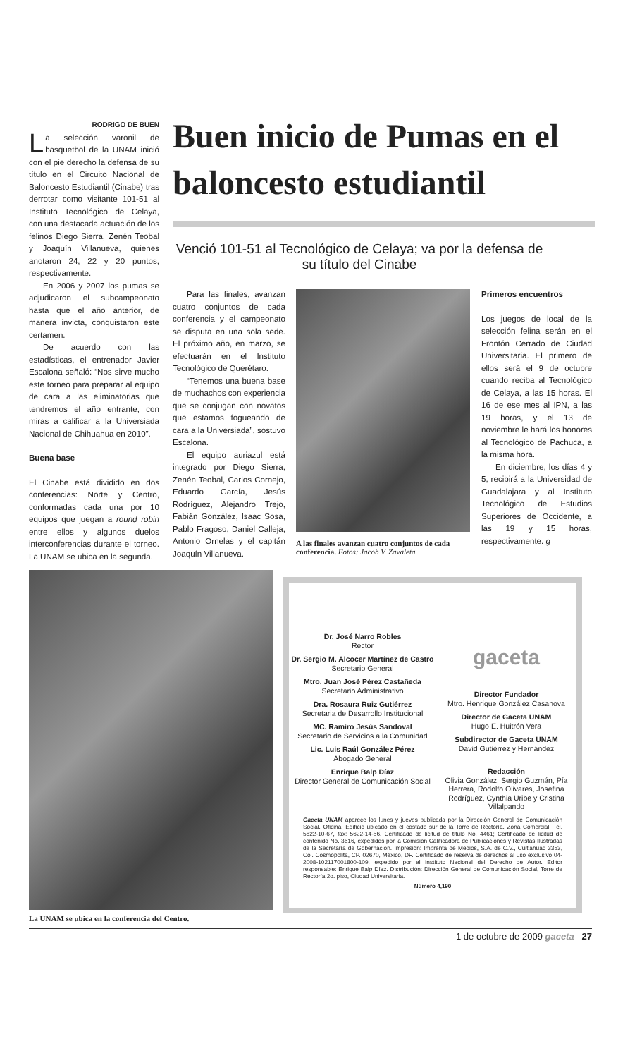RODRIGO DE BUEN
La selección varonil de basquetbol de la UNAM inició con el pie derecho la defensa de su título en el Circuito Nacional de Baloncesto Estudiantil (Cinabe) tras derrotar como visitante 101-51 al Instituto Tecnológico de Celaya, con una destacada actuación de los felinos Diego Sierra, Zenén Teobal y Joaquín Villanueva, quienes anotaron 24, 22 y 20 puntos, respectivamente.
En 2006 y 2007 los pumas se adjudicaron el subcampeonato hasta que el año anterior, de manera invicta, conquistaron este certamen.
De acuerdo con las estadísticas, el entrenador Javier Escalona señaló: “Nos sirve mucho este torneo para preparar al equipo de cara a las eliminatorias que tendremos el año entrante, con miras a calificar a la Universiada Nacional de Chihuahua en 2010”.
Buena base
El Cinabe está dividido en dos conferencias: Norte y Centro, conformadas cada una por 10 equipos que juegan a round robin entre ellos y algunos duelos interconferencias durante el torneo. La UNAM se ubica en la segunda.
Buen inicio de Pumas en el baloncesto estudiantil
Venció 101-51 al Tecnológico de Celaya; va por la defensa de su título del Cinabe
Para las finales, avanzan cuatro conjuntos de cada conferencia y el campeonato se disputa en una sola sede. El próximo año, en marzo, se efectuarán en el Instituto Tecnológico de Querétaro.
“Tenemos una buena base de muchachos con experiencia que se conjugan con novatos que estamos fogueando de cara a la Universiada”, sostuvo Escalona.
El equipo auriazul está integrado por Diego Sierra, Zenén Teobal, Carlos Cornejo, Eduardo García, Jesús Rodríguez, Alejandro Trejo, Fabián González, Isaac Sosa, Pablo Fragoso, Daniel Calleja, Antonio Ornelas y el capitán Joaquín Villanueva.
A las finales avanzan cuatro conjuntos de cada conferencia. Fotos: Jacob V. Zavaleta.
Primeros encuentros
Los juegos de local de la selección felina serán en el Frontón Cerrado de Ciudad Universitaria. El primero de ellos será el 9 de octubre cuando reciba al Tecnológico de Celaya, a las 15 horas. El 16 de ese mes al IPN, a las 19 horas, y el 13 de noviembre le hará los honores al Tecnológico de Pachuca, a la misma hora.
En diciembre, los días 4 y 5, recibirá a la Universidad de Guadalajara y al Instituto Tecnológico de Estudios Superiores de Occidente, a las 19 y 15 horas, respectivamente. g
La UNAM se ubica en la conferencia del Centro.
Dr. José Narro Robles
Rector
Dr. Sergio M. Alcocer Martínez de Castro
Secretario General
Mtro. Juan José Pérez Castañeda
Secretario Administrativo
Dra. Rosaura Ruiz Gutiérrez
Secretaria de Desarrollo Institucional
MC. Ramiro Jesús Sandoval
Secretario de Servicios a la Comunidad
Lic. Luis Raúl González Pérez
Abogado General
Enrique Balp Díaz
Director General de Comunicación Social
gaceta
Director Fundador
Mtro. Henrique González Casanova
Director de Gaceta UNAM
Hugo E. Huitrón Vera
Subdirector de Gaceta UNAM
David Gutiérrez y Hernández
Redacción
Olivia González, Sergio Guzmán, Pía Herrera, Rodolfo Olivares, Josefina Rodríguez, Cynthia Uribe y Cristina Villalpando
Gaceta UNAM aparece los lunes y jueves publicada por la Dirección General de Comunicación Social. Oficina: Edificio ubicado en el costado sur de la Torre de Rectoría, Zona Comercial. Tel. 5622-10-67, fax: 5622-14-56. Certificado de licitud de título No. 4461; Certificado de licitud de contenido No. 3616, expedidos por la Comisión Calificadora de Publicaciones y Revistas Ilustradas de la Secretaría de Gobernación. Impresión: Imprenta de Medios, S.A. de C.V., Cuitláhuac 3353, Col. Cosmopolita, CP. 02670, México, DF. Certificado de reserva de derechos al uso exclusivo 04-2008-102117001800-109, expedido por el Instituto Nacional del Derecho de Autor. Editor responsable: Enrique Balp Díaz. Distribución: Dirección General de Comunicación Social, Torre de Rectoría 2o. piso, Ciudad Universitaria.
Número 4,190
1 de octubre de 2009 gaceta 27